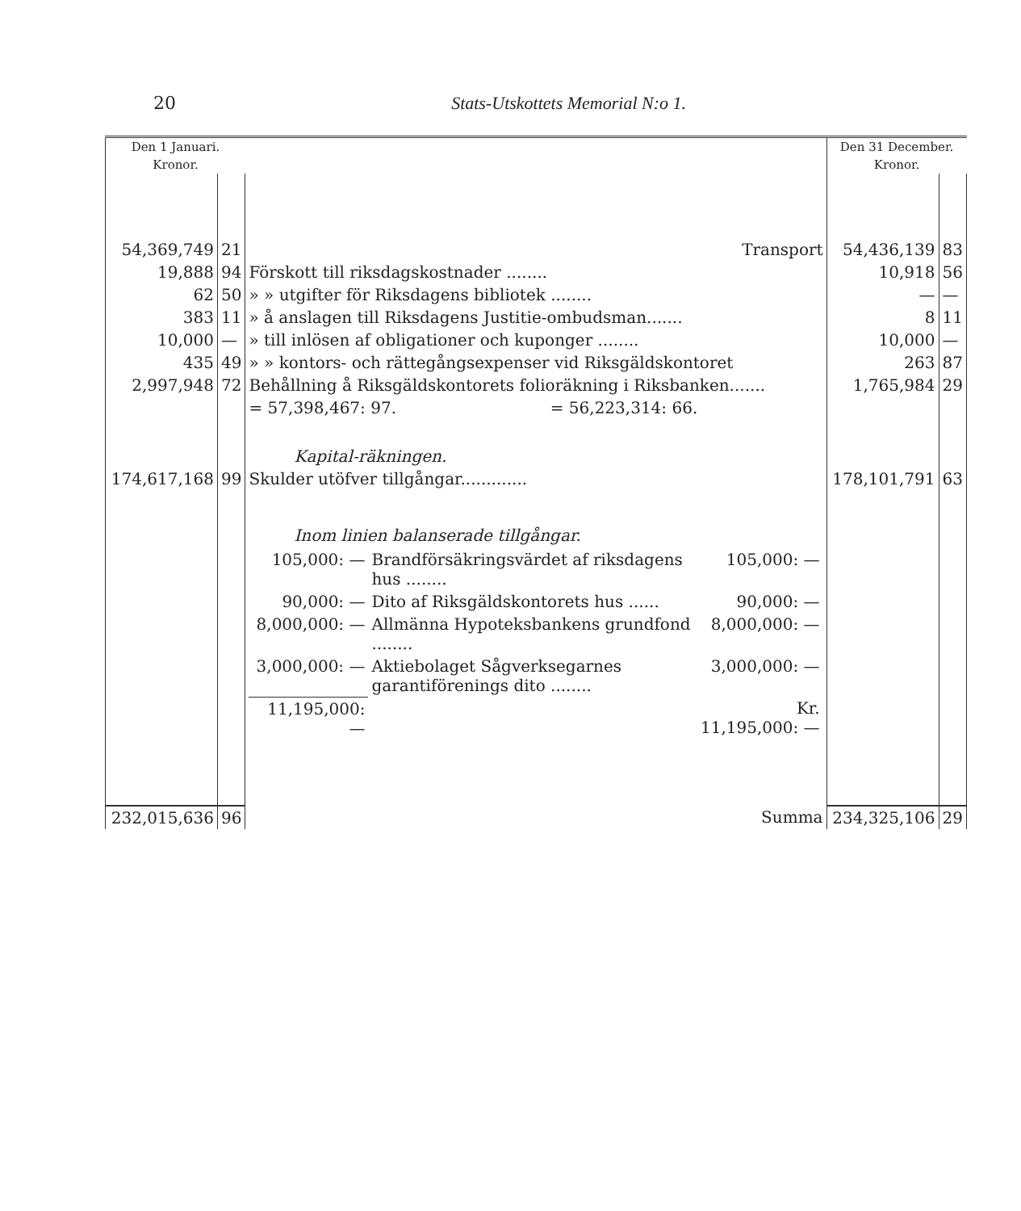20 Stats-Utskottets Memorial N:o 1.
| Den 1 Januari. | | | Den 31 December. | |
| Kronor. | | | Kronor. | |
| 54,369,749 | 21 | Transport | 54,436,139 | 83 |
| 19,888 | 94 | Förskott till riksdagskostnader ........ | 10,918 | 56 |
| 62 | 50 | » » utgifter för Riksdagens bibliotek ........ | — | — |
| 383 | 11 | » å anslagen till Riksdagens Justitie-ombudsman....... | 8 | 11 |
| 10,000 | — | » till inlösen af obligationer och kuponger ........ | 10,000 | — |
| 435 | 49 | » » kontors- och rättegångsexpenser vid Riksgäldskontoret | 263 | 87 |
| 2,997,948 | 72 | Behållning å Riksgäldskontorets folioräkning i Riksbanken....... | 1,765,984 | 29 |
| | | = 57,398,467: 97. = 56,223,314: 66. | | |
| | | Kapital-räkningen. | | |
| 174,617,168 | 99 | Skulder utöfver tillgångar............. | 178,101,791 | 63 |
| | | Inom linien balanserade tillgångar. | | |
| | | / 105,000: — / Brandförsäkringsvärdet af riksdagens hus ........ / 105,000: — / / 90,000: — / Dito af Riksgäldskontorets hus ...... / 90,000: — / / 8,000,000: — / Allmänna Hypoteksbankens grundfond ........ / 8,000,000: — / / 3,000,000: — / Aktiebolaget Sågverksegarnes garantiförenings dito ........ / 3,000,000: — / / 11,195,000: — / / Kr. 11,195,000: — / | | |
| 232,015,636 | 96 | Summa | 234,325,106 | 29 |